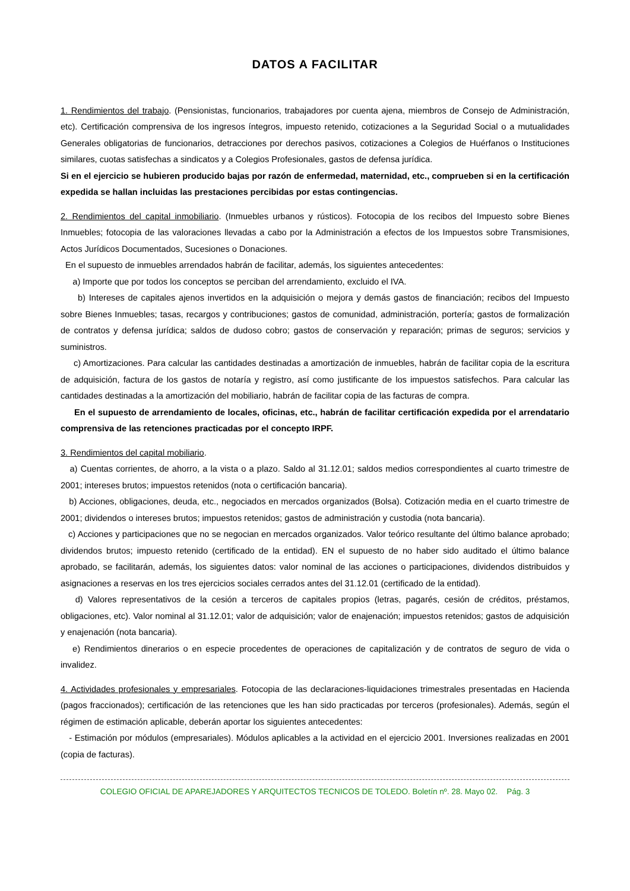DATOS A FACILITAR
1. Rendimientos del trabajo. (Pensionistas, funcionarios, trabajadores por cuenta ajena, miembros de Consejo de Administración, etc). Certificación comprensiva de los ingresos íntegros, impuesto retenido, cotizaciones a la Seguridad Social o a mutualidades Generales obligatorias de funcionarios, detracciones por derechos pasivos, cotizaciones a Colegios de Huérfanos o Instituciones similares, cuotas satisfechas a sindicatos y a Colegios Profesionales, gastos de defensa jurídica.
Si en el ejercicio se hubieren producido bajas por razón de enfermedad, maternidad, etc., comprueben si en la certificación expedida se hallan incluidas las prestaciones percibidas por estas contingencias.
2. Rendimientos del capital inmobiliario. (Inmuebles urbanos y rústicos). Fotocopia de los recibos del Impuesto sobre Bienes Inmuebles; fotocopia de las valoraciones llevadas a cabo por la Administración a efectos de los Impuestos sobre Transmisiones, Actos Jurídicos Documentados, Sucesiones o Donaciones.
En el supuesto de inmuebles arrendados habrán de facilitar, además, los siguientes antecedentes:
a) Importe que por todos los conceptos se perciban del arrendamiento, excluido el IVA.
b) Intereses de capitales ajenos invertidos en la adquisición o mejora y demás gastos de financiación; recibos del Impuesto sobre Bienes Inmuebles; tasas, recargos y contribuciones; gastos de comunidad, administración, portería; gastos de formalización de contratos y defensa jurídica; saldos de dudoso cobro; gastos de conservación y reparación; primas de seguros; servicios y suministros.
c) Amortizaciones. Para calcular las cantidades destinadas a amortización de inmuebles, habrán de facilitar copia de la escritura de adquisición, factura de los gastos de notaría y registro, así como justificante de los impuestos satisfechos. Para calcular las cantidades destinadas a la amortización del mobiliario, habrán de facilitar copia de las facturas de compra.
En el supuesto de arrendamiento de locales, oficinas, etc., habrán de facilitar certificación expedida por el arrendatario comprensiva de las retenciones practicadas por el concepto IRPF.
3. Rendimientos del capital mobiliario.
a) Cuentas corrientes, de ahorro, a la vista o a plazo. Saldo al 31.12.01; saldos medios correspondientes al cuarto trimestre de 2001; intereses brutos; impuestos retenidos (nota o certificación bancaria).
b) Acciones, obligaciones, deuda, etc., negociados en mercados organizados (Bolsa). Cotización media en el cuarto trimestre de 2001; dividendos o intereses brutos; impuestos retenidos; gastos de administración y custodia (nota bancaria).
c) Acciones y participaciones que no se negocian en mercados organizados. Valor teórico resultante del último balance aprobado; dividendos brutos; impuesto retenido (certificado de la entidad). EN el supuesto de no haber sido auditado el último balance aprobado, se facilitarán, además, los siguientes datos: valor nominal de las acciones o participaciones, dividendos distribuidos y asignaciones a reservas en los tres ejercicios sociales cerrados antes del 31.12.01 (certificado de la entidad).
d) Valores representativos de la cesión a terceros de capitales propios (letras, pagarés, cesión de créditos, préstamos, obligaciones, etc). Valor nominal al 31.12.01; valor de adquisición; valor de enajenación; impuestos retenidos; gastos de adquisición y enajenación (nota bancaria).
e) Rendimientos dinerarios o en especie procedentes de operaciones de capitalización y de contratos de seguro de vida o invalidez.
4. Actividades profesionales y empresariales. Fotocopia de las declaraciones-liquidaciones trimestrales presentadas en Hacienda (pagos fraccionados); certificación de las retenciones que les han sido practicadas por terceros (profesionales). Además, según el régimen de estimación aplicable, deberán aportar los siguientes antecedentes:
- Estimación por módulos (empresariales). Módulos aplicables a la actividad en el ejercicio 2001. Inversiones realizadas en 2001 (copia de facturas).
COLEGIO OFICIAL DE APAREJADORES Y ARQUITECTOS TECNICOS DE TOLEDO. Boletín nº. 28. Mayo 02. Pág. 3